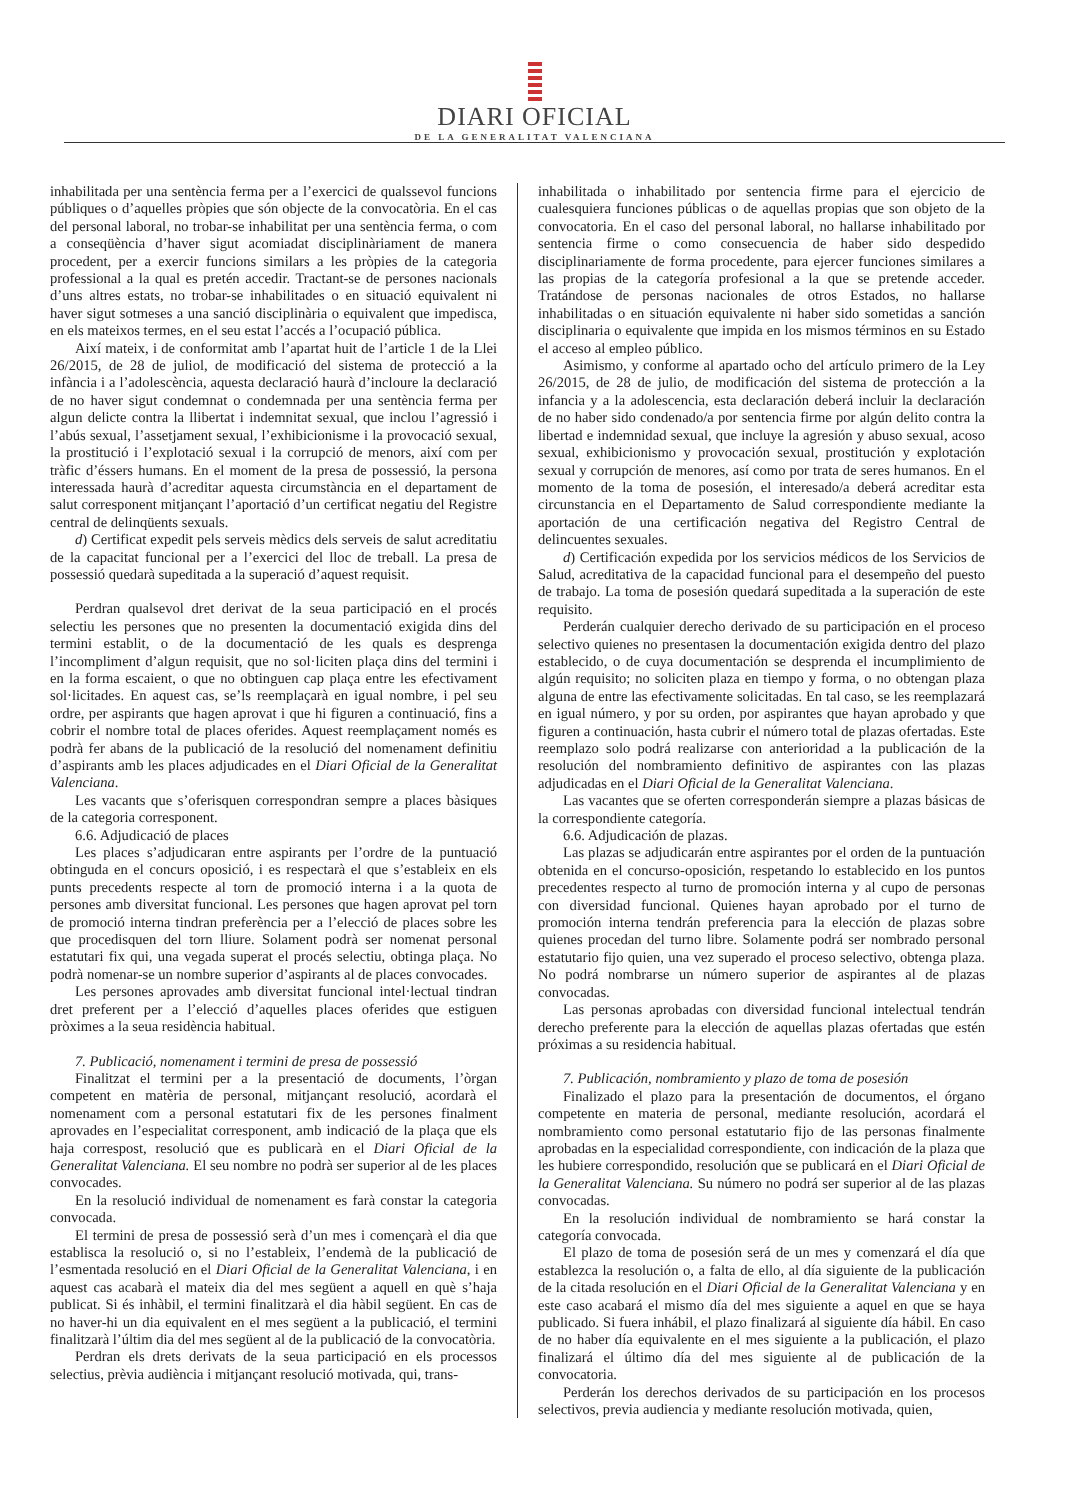DIARI OFICIAL
DE LA GENERALITAT VALENCIANA
inhabilitada per una sentència ferma per a l’exercici de qualssevol funcions públiques o d’aquelles pròpies que són objecte de la convocatòria. En el cas del personal laboral, no trobar-se inhabilitat per una sentència ferma, o com a conseqüència d’haver sigut acomiadat disciplinàriament de manera procedent, per a exercir funcions similars a les pròpies de la categoria professional a la qual es pretén accedir. Tractant-se de persones nacionals d’uns altres estats, no trobar-se inhabilitades o en situació equivalent ni haver sigut sotmeses a una sanció disciplinària o equivalent que impedisca, en els mateixos termes, en el seu estat l’accés a l’ocupació pública.
Així mateix, i de conformitat amb l’apartat huit de l’article 1 de la Llei 26/2015, de 28 de juliol, de modificació del sistema de protecció a la infància i a l’adolescència, aquesta declaració haurà d’incloure la declaració de no haver sigut condemnat o condemnada per una sentència ferma per algun delicte contra la llibertat i indemnitat sexual, que inclou l’agressió i l’abús sexual, l’assetjament sexual, l’exhibicionisme i la provocació sexual, la prostitució i l’explotació sexual i la corrupció de menors, així com per tràfic d’éssers humans. En el moment de la presa de possessió, la persona interessada haurà d’acreditar aquesta circumstància en el departament de salut corresponent mitjançant l’aportació d’un certificat negatiu del Registre central de delinqüents sexuals.
d) Certificat expedit pels serveis mèdics dels serveis de salut acreditatiu de la capacitat funcional per a l’exercici del lloc de treball. La presa de possessió quedarà supeditada a la superació d’aquest requisit.
Perdran qualsevol dret derivat de la seua participació en el procés selectiu les persones que no presenten la documentació exigida dins del termini establit, o de la documentació de les quals es desprenga l’incompliment d’algun requisit, que no sol·liciten plaça dins del termini i en la forma escaient, o que no obtinguen cap plaça entre les efectivament sol·licitades. En aquest cas, se’ls reemplaçarà en igual nombre, i pel seu ordre, per aspirants que hagen aprovat i que hi figuren a continuació, fins a cobrir el nombre total de places oferides. Aquest reemplaçament només es podrà fer abans de la publicació de la resolució del nomenament definitiu d’aspirants amb les places adjudicades en el Diari Oficial de la Generalitat Valenciana.
Les vacants que s’oferisquen correspondran sempre a places bàsiques de la categoria corresponent.
6.6. Adjudicació de places
Les places s’adjudicaran entre aspirants per l’ordre de la puntuació obtinguda en el concurs oposició, i es respectarà el que s’estableix en els punts precedents respecte al torn de promoció interna i a la quota de persones amb diversitat funcional. Les persones que hagen aprovat pel torn de promoció interna tindran preferència per a l’elecció de places sobre les que procedisquen del torn lliure. Solament podrà ser nomenat personal estatutari fix qui, una vegada superat el procés selectiu, obtinga plaça. No podrà nomenar-se un nombre superior d’aspirants al de places convocades.
Les persones aprovades amb diversitat funcional intel·lectual tindran dret preferent per a l’elecció d’aquelles places oferides que estiguen pròximes a la seua residència habitual.
7. Publicació, nomenament i termini de presa de possessió
Finalitzat el termini per a la presentació de documents, l’òrgan competent en matèria de personal, mitjançant resolució, acordarà el nomenament com a personal estatutari fix de les persones finalment aprovades en l’especialitat corresponent, amb indicació de la plaça que els haja correspost, resolució que es publicarà en el Diari Oficial de la Generalitat Valenciana. El seu nombre no podrà ser superior al de les places convocades.
En la resolució individual de nomenament es farà constar la categoria convocada.
El termini de presa de possessió serà d’un mes i començarà el dia que establisca la resolució o, si no l’estableix, l’endemà de la publicació de l’esmentada resolució en el Diari Oficial de la Generalitat Valenciana, i en aquest cas acabarà el mateix dia del mes següent a aquell en què s’haja publicat. Si és inhàbil, el termini finalitzarà el dia hàbil següent. En cas de no haver-hi un dia equivalent en el mes següent a la publicació, el termini finalitzarà l’últim dia del mes següent al de la publicació de la convocatòria.
Perdran els drets derivats de la seua participació en els processos selectius, prèvia audiència i mitjançant resolució motivada, qui, trans-
inhabilitada o inhabilitado por sentencia firme para el ejercicio de cualesquiera funciones públicas o de aquellas propias que son objeto de la convocatoria. En el caso del personal laboral, no hallarse inhabilitado por sentencia firme o como consecuencia de haber sido despedido disciplinariamente de forma procedente, para ejercer funciones similares a las propias de la categoría profesional a la que se pretende acceder. Tratándose de personas nacionales de otros Estados, no hallarse inhabilitadas o en situación equivalente ni haber sido sometidas a sanción disciplinaria o equivalente que impida en los mismos términos en su Estado el acceso al empleo público.
Asimismo, y conforme al apartado ocho del artículo primero de la Ley 26/2015, de 28 de julio, de modificación del sistema de protección a la infancia y a la adolescencia, esta declaración deberá incluir la declaración de no haber sido condenado/a por sentencia firme por algún delito contra la libertad e indemnidad sexual, que incluye la agresión y abuso sexual, acoso sexual, exhibicionismo y provocación sexual, prostitución y explotación sexual y corrupción de menores, así como por trata de seres humanos. En el momento de la toma de posesión, el interesado/a deberá acreditar esta circunstancia en el Departamento de Salud correspondiente mediante la aportación de una certificación negativa del Registro Central de delincuentes sexuales.
d) Certificación expedida por los servicios médicos de los Servicios de Salud, acreditativa de la capacidad funcional para el desempeño del puesto de trabajo. La toma de posesión quedará supeditada a la superación de este requisito.
Perderán cualquier derecho derivado de su participación en el proceso selectivo quienes no presentasen la documentación exigida dentro del plazo establecido, o de cuya documentación se desprenda el incumplimiento de algún requisito; no soliciten plaza en tiempo y forma, o no obtengan plaza alguna de entre las efectivamente solicitadas. En tal caso, se les reemplazará en igual número, y por su orden, por aspirantes que hayan aprobado y que figuren a continuación, hasta cubrir el número total de plazas ofertadas. Este reemplazo solo podrá realizarse con anterioridad a la publicación de la resolución del nombramiento definitivo de aspirantes con las plazas adjudicadas en el Diari Oficial de la Generalitat Valenciana.
Las vacantes que se oferten corresponderán siempre a plazas básicas de la correspondiente categoría.
6.6. Adjudicación de plazas.
Las plazas se adjudicarán entre aspirantes por el orden de la puntuación obtenida en el concurso-oposición, respetando lo establecido en los puntos precedentes respecto al turno de promoción interna y al cupo de personas con diversidad funcional. Quienes hayan aprobado por el turno de promoción interna tendrán preferencia para la elección de plazas sobre quienes procedan del turno libre. Solamente podrá ser nombrado personal estatutario fijo quien, una vez superado el proceso selectivo, obtenga plaza. No podrá nombrarse un número superior de aspirantes al de plazas convocadas.
Las personas aprobadas con diversidad funcional intelectual tendrán derecho preferente para la elección de aquellas plazas ofertadas que estén próximas a su residencia habitual.
7. Publicación, nombramiento y plazo de toma de posesión
Finalizado el plazo para la presentación de documentos, el órgano competente en materia de personal, mediante resolución, acordará el nombramiento como personal estatutario fijo de las personas finalmente aprobadas en la especialidad correspondiente, con indicación de la plaza que les hubiere correspondido, resolución que se publicará en el Diari Oficial de la Generalitat Valenciana. Su número no podrá ser superior al de las plazas convocadas.
En la resolución individual de nombramiento se hará constar la categoría convocada.
El plazo de toma de posesión será de un mes y comenzará el día que establezca la resolución o, a falta de ello, al día siguiente de la publicación de la citada resolución en el Diari Oficial de la Generalitat Valenciana y en este caso acabará el mismo día del mes siguiente a aquel en que se haya publicado. Si fuera inhábil, el plazo finalizará al siguiente día hábil. En caso de no haber día equivalente en el mes siguiente a la publicación, el plazo finalizará el último día del mes siguiente al de publicación de la convocatoria.
Perderán los derechos derivados de su participación en los procesos selectivos, previa audiencia y mediante resolución motivada, quien,